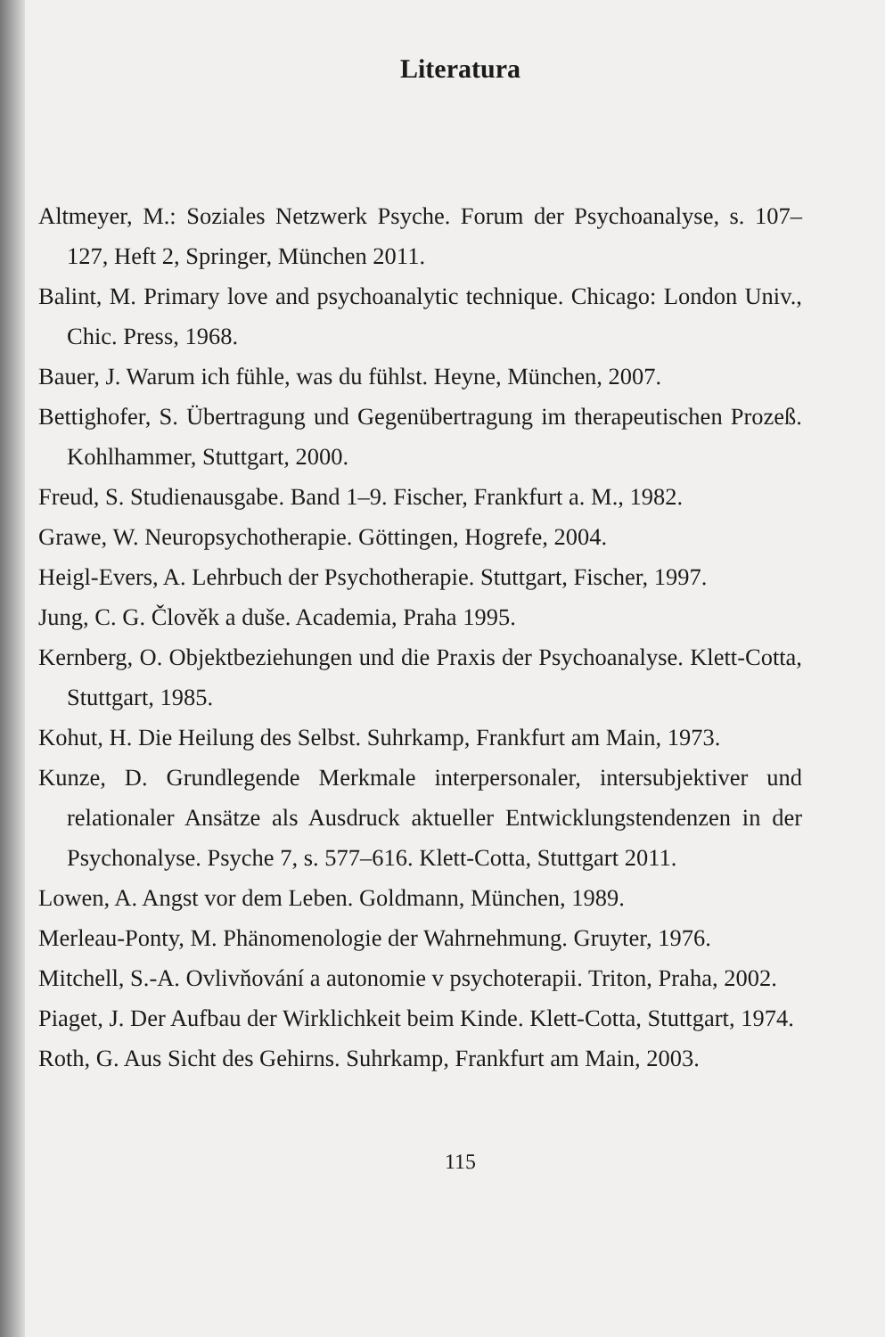Literatura
Altmeyer, M.: Soziales Netzwerk Psyche. Forum der Psychoanalyse, s. 107–127, Heft 2, Springer, München 2011.
Balint, M. Primary love and psychoanalytic technique. Chicago: London Univ., Chic. Press, 1968.
Bauer, J. Warum ich fühle, was du fühlst. Heyne, München, 2007.
Bettighofer, S. Übertragung und Gegenübertragung im therapeutischen Prozeß. Kohlhammer, Stuttgart, 2000.
Freud, S. Studienausgabe. Band 1–9. Fischer, Frankfurt a. M., 1982.
Grawe, W. Neuropsychotherapie. Göttingen, Hogrefe, 2004.
Heigl-Evers, A. Lehrbuch der Psychotherapie. Stuttgart, Fischer, 1997.
Jung, C. G. Člověk a duše. Academia, Praha 1995.
Kernberg, O. Objektbeziehungen und die Praxis der Psychoanalyse. Klett-Cotta, Stuttgart, 1985.
Kohut, H. Die Heilung des Selbst. Suhrkamp, Frankfurt am Main, 1973.
Kunze, D. Grundlegende Merkmale interpersonaler, intersubjektiver und relationaler Ansätze als Ausdruck aktueller Entwicklungstendenzen in der Psychonalyse. Psyche 7, s. 577–616. Klett-Cotta, Stuttgart 2011.
Lowen, A. Angst vor dem Leben. Goldmann, München, 1989.
Merleau-Ponty, M. Phänomenologie der Wahrnehmung. Gruyter, 1976.
Mitchell, S.-A. Ovlivňování a autonomie v psychoterapii. Triton, Praha, 2002.
Piaget, J. Der Aufbau der Wirklichkeit beim Kinde. Klett-Cotta, Stuttgart, 1974.
Roth, G. Aus Sicht des Gehirns. Suhrkamp, Frankfurt am Main, 2003.
115